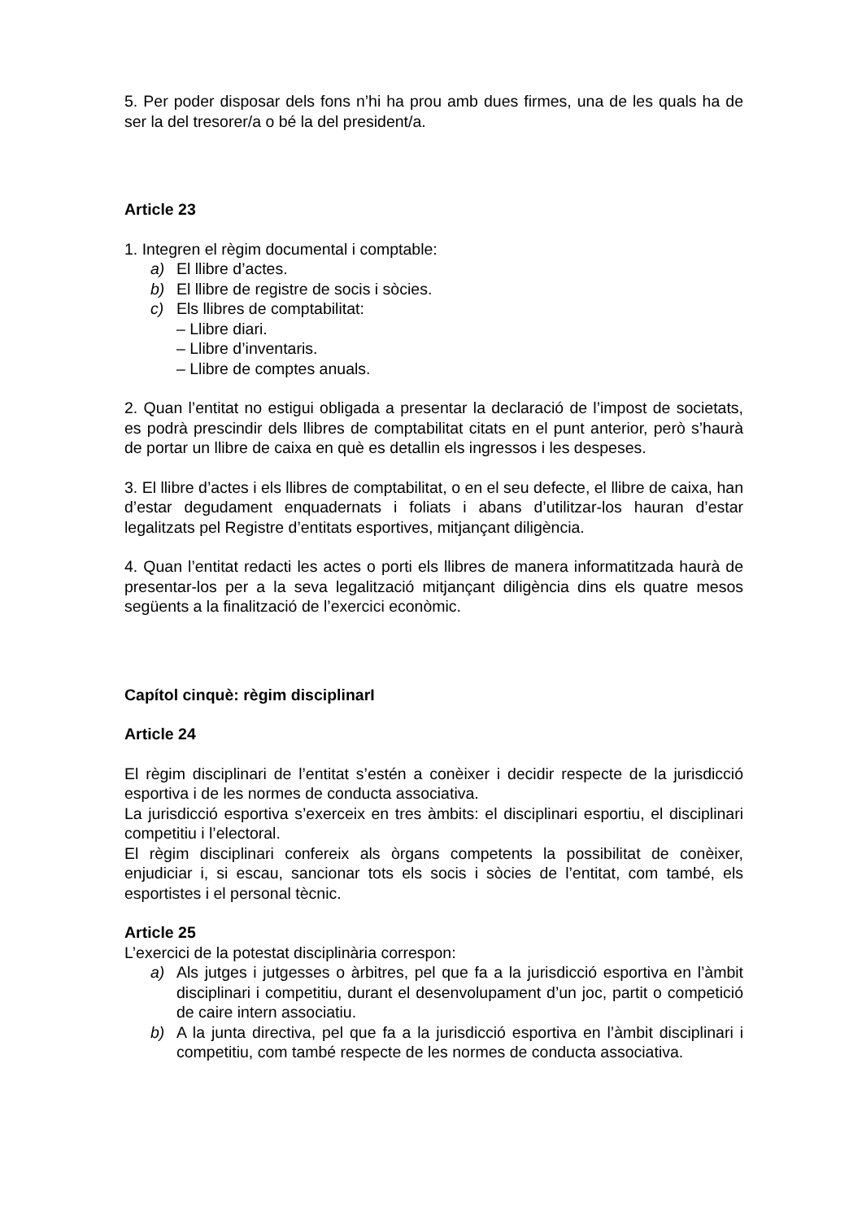5. Per poder disposar dels fons n’hi ha prou amb dues firmes, una de les quals ha de ser la del tresorer/a o bé la del president/a.
Article 23
1. Integren el règim documental i comptable:
a) El llibre d’actes.
b) El llibre de registre de socis i sòcies.
c) Els llibres de comptabilitat:
– Llibre diari.
– Llibre d’inventaris.
– Llibre de comptes anuals.
2. Quan l’entitat no estigui obligada a presentar la declaració de l’impost de societats, es podrà prescindir dels llibres de comptabilitat citats en el punt anterior, però s’haurà de portar un llibre de caixa en què es detallin els ingressos i les despeses.
3. El llibre d’actes i els llibres de comptabilitat, o en el seu defecte, el llibre de caixa, han d’estar degudament enquadernats i foliats i abans d’utilitzar-los hauran d’estar legalitzats pel Registre d’entitats esportives, mitjançant diligència.
4. Quan l’entitat redacti les actes o porti els llibres de manera informatitzada haurà de presentar-los per a la seva legalització mitjançant diligència dins els quatre mesos següents a la finalització de l’exercici econòmic.
Capítol cinquè: règim disciplinarI
Article 24
El règim disciplinari de l’entitat s’estén a conèixer i decidir respecte de la jurisdicció esportiva i de les normes de conducta associativa.
La jurisdicció esportiva s’exerceix en tres àmbits: el disciplinari esportiu, el disciplinari competitiu i l’electoral.
El règim disciplinari confereix als òrgans competents la possibilitat de conèixer, enjudiciar i, si escau, sancionar tots els socis i sòcies de l’entitat, com també, els esportistes i el personal tècnic.
Article 25
L’exercici de la potestat disciplinària correspon:
a) Als jutges i jutgesses o àrbitres, pel que fa a la jurisdicció esportiva en l’àmbit disciplinari i competitiu, durant el desenvolupament d’un joc, partit o competició de caire intern associatiu.
b) A la junta directiva, pel que fa a la jurisdicció esportiva en l’àmbit disciplinari i competitiu, com també respecte de les normes de conducta associativa.